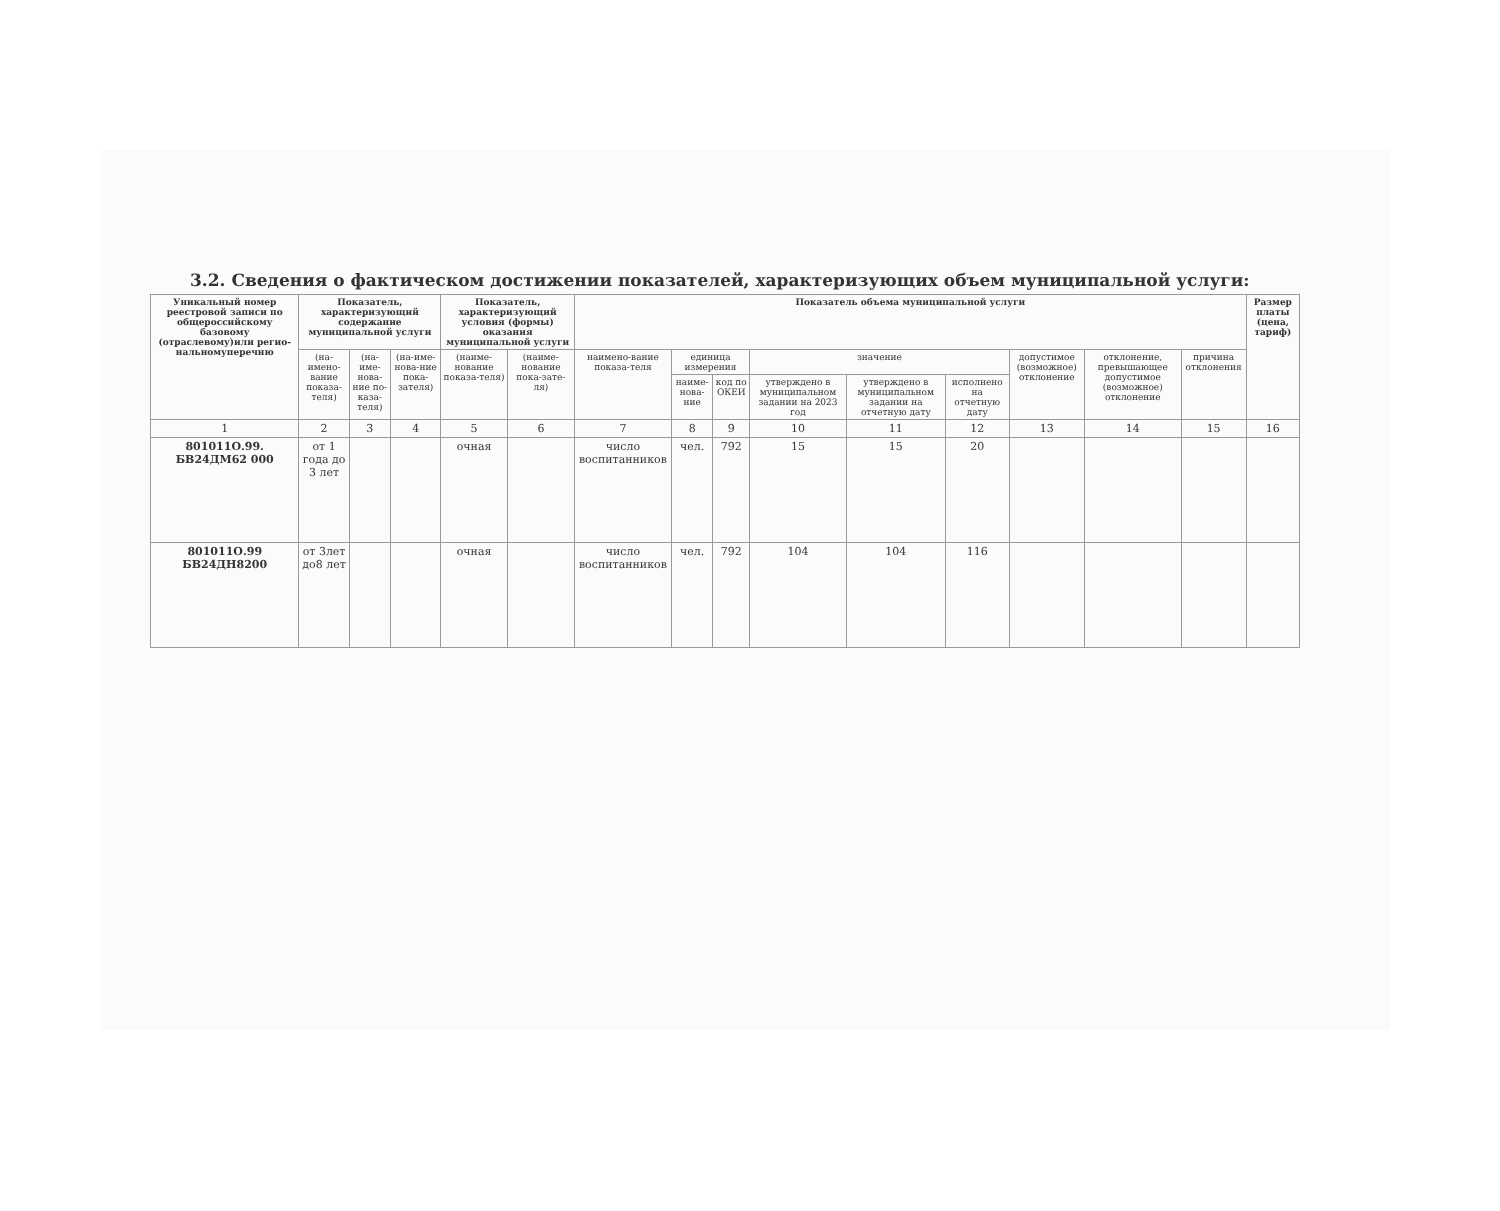3.2. Сведения о фактическом достижении показателей, характеризующих объем муниципальной услуги:
| Уникальный номер реестровой записи по общероссийскому базовому (отраслевому)или регио-нальномуперечню | Показатель, характеризующий содержание муниципальной услуги | | | Показатель, характеризующий условия (формы) оказания муниципальной услуги | | Показатель объема муниципальной услуги | | | | | | | | | Размер платы (цена, тариф) |
| --- | --- | --- | --- | --- | --- | --- | --- | --- | --- | --- | --- | --- | --- | --- | --- |
| | (на-имено-вание показа-теля) | (на-име-нова-ние по-каза-теля) | (на-име-нова-ние пока-зателя) | (наиме-нование показа-теля) | (наиме-нование пока-зате-ля) | наимено-вание показа-теля | единица измерения | | значение | | | допустимое (возможное) отклонение | отклонение, превышающее допустимое (возможное) отклонение | причина отклонения | |
| | | | | | | | наиме-нова-ние | код по ОКЕИ | утверждено в муниципальном задании на 2023 год | утверждено в муниципальном задании на отчетную дату | исполнено на отчетную дату | | | | |
| 1 | 2 | 3 | 4 | 5 | 6 | 7 | 8 | 9 | 10 | 11 | 12 | 13 | 14 | 15 | 16 |
| 801011О.99. БВ24ДМ62 000 | от 1 года до 3 лет | | | очная | | число воспитанников | чел. | 792 | 15 | 15 | 20 | | | | |
| 801011О.99 БВ24ДН8200 | от 3лет до8 лет | | | очная | | число воспитанников | чел. | 792 | 104 | 104 | 116 | | | | |